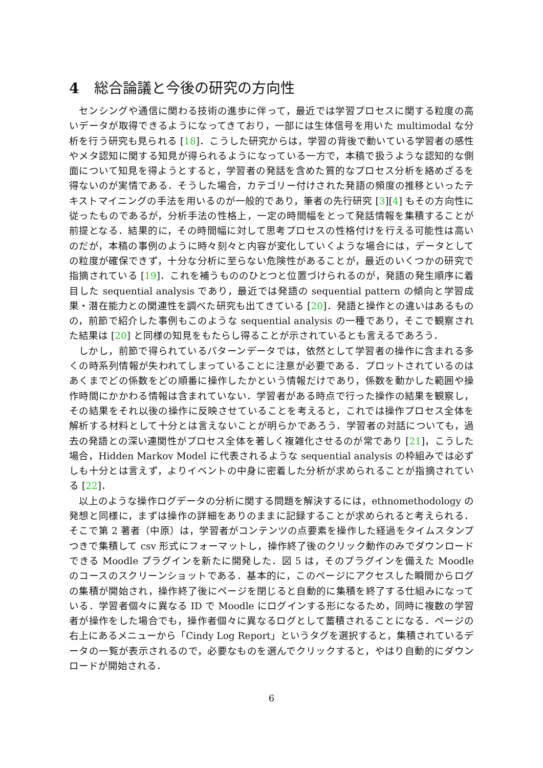4 総合論議と今後の研究の方向性
センシングや通信に関わる技術の進歩に伴って，最近では学習プロセスに関する粒度の高いデータが取得できるようになってきており，一部には生体信号を用いた multimodal な分析を行う研究も見られる [18]．こうした研究からは，学習の背後で動いている学習者の感性やメタ認知に関する知見が得られるようになっている一方で，本稿で扱うような認知的な側面について知見を得ようとすると，学習者の発話を含めた質的なプロセス分析を絡めざるを得ないのが実情である．そうした場合，カテゴリー付けされた発語の頻度の推移といったテキストマイニングの手法を用いるのが一般的であり，筆者の先行研究 [3][4] もその方向性に従ったものであるが，分析手法の性格上，一定の時間幅をとって発話情報を集積することが前提となる．結果的に，その時間幅に対して思考プロセスの性格付けを行える可能性は高いのだが，本稿の事例のように時々刻々と内容が変化していくような場合には，データとしての粒度が確保できず，十分な分析に至らない危険性があることが，最近のいくつかの研究で指摘されている [19]．これを補うもののひとつと位置づけられるのが，発語の発生順序に着目した sequential analysis であり，最近では発語の sequential pattern の傾向と学習成果・潜在能力との関連性を調べた研究も出てきている [20]．発語と操作との違いはあるものの，前節で紹介した事例もこのような sequential analysis の一種であり，そこで観察された結果は [20] と同様の知見をもたらし得ることが示されているとも言えるであろう．
しかし，前節で得られているパターンデータでは，依然として学習者の操作に含まれる多くの時系列情報が失われてしまっていることに注意が必要である．プロットされているのはあくまでどの係数をどの順番に操作したかという情報だけであり，係数を動かした範囲や操作時間にかかわる情報は含まれていない．学習者がある時点で行った操作の結果を観察し，その結果をそれ以後の操作に反映させていることを考えると，これでは操作プロセス全体を解析する材料として十分とは言えないことが明らかであろう．学習者の対話についても，過去の発語との深い連関性がプロセス全体を著しく複雑化させるのが常であり [21]，こうした場合，Hidden Markov Model に代表されるような sequential analysis の枠組みでは必ずしも十分とは言えず，よりイベントの中身に密着した分析が求められることが指摘されている [22]．
以上のような操作ログデータの分析に関する問題を解決するには，ethnomethodology の発想と同様に，まずは操作の詳細をありのままに記録することが求められると考えられる．そこで第 2 著者（中原）は，学習者がコンテンツの点要素を操作した経過をタイムスタンプつきで集積して csv 形式にフォーマットし，操作終了後のクリック動作のみでダウンロードできる Moodle プラグインを新たに開発した．図 5 は，そのプラグインを備えた Moodle のコースのスクリーンショットである．基本的に，このページにアクセスした瞬間からログの集積が開始され，操作終了後にページを閉じると自動的に集積を終了する仕組みになっている．学習者個々に異なる ID で Moodle にログインする形になるため，同時に複数の学習者が操作をした場合でも，操作者個々に異なるログとして蓄積されることになる．ページの右上にあるメニューから「Cindy Log Report」というタグを選択すると，集積されているデータの一覧が表示されるので，必要なものを選んでクリックすると，やはり自動的にダウンロードが開始される．
6